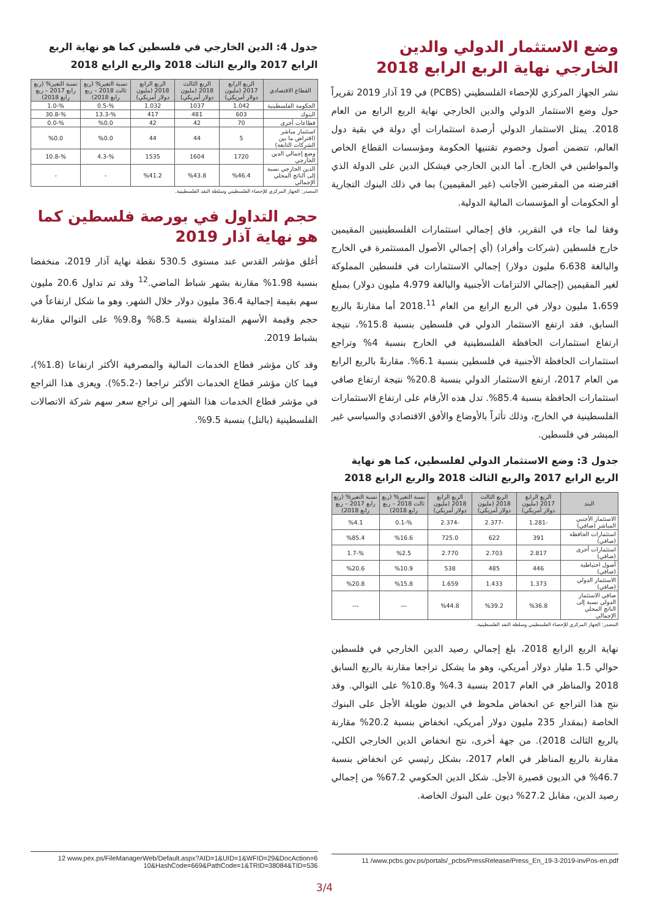وضع الاستثمار الدولي والدين الخارجي نهاية الربع الرابع 2018
نشر الجهاز المركزي للإحصاء الفلسطيني (PCBS) في 19 آذار 2019 تقريراً حول وضع الاستثمار الدولي والدين الخارجي نهاية الربع الرابع من العام 2018. يمثل الاستثمار الدولي أرصدة استثمارات أي دولة في بقية دول العالم، تتضمن أصول وخصوم تقتنيها الحكومة ومؤسسات القطاع الخاص والمواطنين في الخارج. أما الدين الخارجي فيشكل الدين على الدولة الذي اقترضته من المقرضين الأجانب (غير المقيمين) بما في ذلك البنوك التجارية أو الحكومات أو المؤسسات المالية الدولية.
وفقا لما جاء في التقرير، فاق إجمالي استثمارات الفلسطينيين المقيمين خارج فلسطين (شركات وأفراد) (أي إجمالي الأصول المستثمرة في الخارج والبالغة 6،638 مليون دولار) إجمالي الاستثمارات في فلسطين المملوكة لغير المقيمين (إجمالي الالتزامات الأجنبية والبالغة 4،979 مليون دولار) بمبلغ 1،659 مليون دولار في الربع الرابع من العام 2018.<sup>11</sup> أما مقارنةً بالربع السابق، فقد ارتفع الاستثمار الدولي في فلسطين بنسبة 15.8%، نتيجة ارتفاع استثمارات الحافظة الفلسطينية في الخارج بنسبة 4% وتراجع استثمارات الحافظة الأجنبية في فلسطين بنسبة 6.1%. مقارنةً بالربع الرابع من العام 2017، ارتفع الاستثمار الدولي بنسبة 20.8% نتيجة ارتفاع صافي استثمارات الحافظة بنسبة 85.4%. تدل هذه الأرقام على ارتفاع الاستثمارات الفلسطينية في الخارج، وذلك تأثراً بالأوضاع والأفق الاقتصادي والسياسي غير المبشر في فلسطين.
جدول 3: وضع الاستثمار الدولي لفلسطين، كما هو نهاية الربع الرابع 2017 والربع الثالث 2018 والربع الرابع 2018
| البند | الربع الرابع 2017 (مليون دولار أمريكي) | الربع الثالث 2018 (مليون دولار أمريكي) | الربع الرابع 2018 (مليون دولار أمريكي) | نسبة التغير% (ربع ثالث 2018 – ربع رابع 2018) | نسبة التغير% (ربع رابع 2017 – ربع رابع 2018) |
| --- | --- | --- | --- | --- | --- |
| الاستثمار الأجنبي المباشر (صافي) | -1.281 | -2.377 | -2.374 | %-0.1 | %4.1 |
| استثمارات الحافظة (صافي) | 391 | 622 | 725.0 | %16.6 | %85.4 |
| استثمارات أخرى (صافي) | 2.817 | 2.703 | 2.770 | %2.5 | %-1.7 |
| أصول احتياطية (صافي) | 446 | 485 | 538 | %10.9 | %20.6 |
| الاستثمار الدولي (صافي) | 1.373 | 1.433 | 1.659 | %15.8 | %20.8 |
| صافي الاستثمار الدولي نسبة إلى الناتج المحلي الإجمالي | %36.8 | %39.2 | %44.8 | --- | --- |
المصدر: الجهاز المركزي للإحصاء الفلسطيني وسلطة النقد الفلسطينية.
نهاية الربع الرابع 2018، بلغ إجمالي رصيد الدين الخارجي في فلسطين حوالي 1.5 مليار دولار أمريكي، وهو ما يشكل تراجعا مقارنة بالربع السابق 2018 والمناظر في العام 2017 بنسبة 4.3% و10.8% على التوالي. وقد نتج هذا التراجع عن انخفاض ملحوظ في الديون طويلة الأجل على البنوك الخاصة (بمقدار 235 مليون دولار أمريكي، انخفاض بنسبة 20.2% مقارنة بالربع الثالث 2018). من جهة أخرى، نتج انخفاض الدين الخارجي الكلي، مقارنة بالربع المناظر في العام 2017، بشكل رئيسي عن انخفاض بنسبة 46.7% في الديون قصيرة الأجل. شكل الدين الحكومي 67.2% من إجمالي رصيد الدين، مقابل 27.2% ديون على البنوك الخاصة.
11 /www.pcbs.gov.ps/portals/_pcbs/PressRelease/Press_En_19-3-2019-invPos-en.pdf
جدول 4: الدين الخارجي في فلسطين كما هو نهاية الربع الرابع 2017 والربع الثالث 2018 والربع الرابع 2018
| القطاع الاقتصادي | الربع الرابع 2017 (مليون دولار أمريكي) | الربع الثالث 2018 (مليون دولار أمريكي) | الربع الرابع 2018 (مليون دولار أمريكي) | نسبة التغير% (ربع ثالث 2018 – ربع رابع 2018) | نسبة التغير% (ربع رابع 2017 – ربع رابع 2018) |
| --- | --- | --- | --- | --- | --- |
| الحكومة الفلسطينية | 1.042 | 1037 | 1.032 | %-0.5 | %-1.0 |
| البنوك | 603 | 481 | 417 | %-13.3 | %-30.8 |
| قطاعات أخرى | 70 | 42 | 42 | %0.0 | %-0.0 |
| استثمار مباشر (اقتراض ما بين الشركات التابعة) | 5 | 44 | 44 | %0.0 | %0.0 |
| وضع إجمالي الدين الخارجي | 1720 | 1604 | 1535 | %-4.3 | %-10.8 |
| الدين الخارجي نسبة إلى الناتج المحلي الإجمالي | %46.4 | %43.8 | %41.2 | - | - |
المصدر: الجهاز المركزي للإحصاء الفلسطيني وسلطة النقد الفلسطينية.
حجم التداول في بورصة فلسطين كما هو نهاية آذار 2019
أغلق مؤشر القدس عند مستوى 530.5 نقطة نهاية آذار 2019، منخفضا بنسبة 1.98% مقارنة بشهر شباط الماضي.<sup>12</sup> وقد تم تداول 20.6 مليون سهم بقيمة إجمالية 36.4 مليون دولار خلال الشهر، وهو ما شكل ارتفاعاً في حجم وقيمة الأسهم المتداولة بنسبة 8.5% و9.8% على التوالي مقارنة بشباط 2019.
وقد كان مؤشر قطاع الخدمات المالية والمصرفية الأكثر ارتفاعا (1.8%)، فيما كان مؤشر قطاع الخدمات الأكثر تراجعا (-5.2%). ويعزى هذا التراجع في مؤشر قطاع الخدمات هذا الشهر إلى تراجع سعر سهم شركة الاتصالات الفلسطينية (بالتل) بنسبة 9.5%.
12 www.pex.ps/FileManagerWeb/Default.aspx?AID=1&UID=1&WFID=29&DocAction=6
10&HashCode=669&PathCode=1&TRID=38084&TID=536
3/4